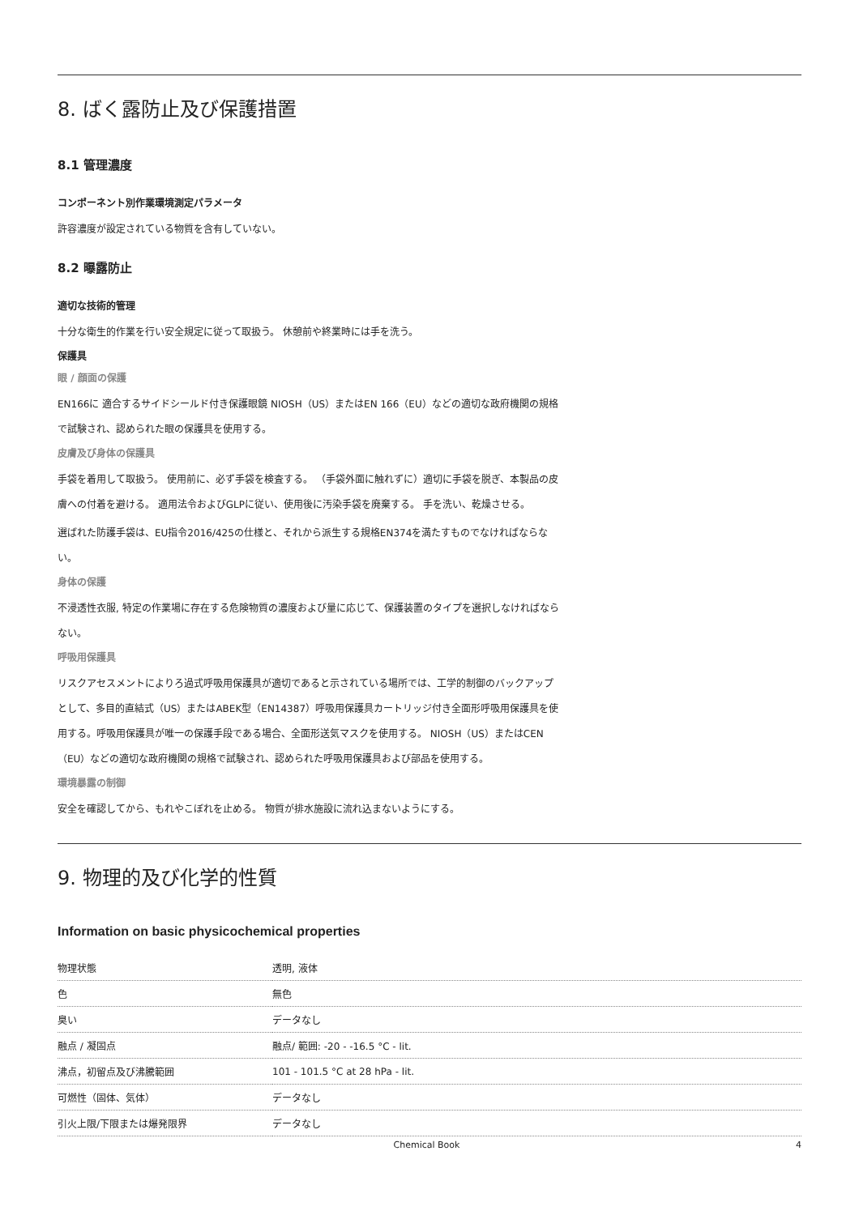8. ばく露防止及び保護措置
8.1 管理濃度
コンポーネント別作業環境測定パラメータ
許容濃度が設定されている物質を含有していない。
8.2 曝露防止
適切な技術的管理
十分な衛生的作業を行い安全規定に従って取扱う。 休憩前や終業時には手を洗う。
保護具
眼 / 顔面の保護
EN166に 適合するサイドシールド付き保護眼鏡 NIOSH（US）またはEN 166（EU）などの適切な政府機関の規格で試験され、認められた眼の保護具を使用する。
皮膚及び身体の保護具
手袋を着用して取扱う。 使用前に、必ず手袋を検査する。 （手袋外面に触れずに）適切に手袋を脱ぎ、本製品の皮膚への付着を避ける。 適用法令およびGLPに従い、使用後に汚染手袋を廃棄する。 手を洗い、乾燥させる。
選ばれた防護手袋は、EU指令2016/425の仕様と、それから派生する規格EN374を満たすものでなければならない。
身体の保護
不浸透性衣服, 特定の作業場に存在する危険物質の濃度および量に応じて、保護装置のタイプを選択しなければならない。
呼吸用保護具
リスクアセスメントによりろ過式呼吸用保護具が適切であると示されている場所では、工学的制御のバックアップとして、多目的直結式（US）またはABEK型（EN14387）呼吸用保護具カートリッジ付き全面形呼吸用保護具を使用する。呼吸用保護具が唯一の保護手段である場合、全面形送気マスクを使用する。 NIOSH（US）またはCEN（EU）などの適切な政府機関の規格で試験され、認められた呼吸用保護具および部品を使用する。
環境暴露の制御
安全を確認してから、もれやこぼれを止める。 物質が排水施設に流れ込まないようにする。
9. 物理的及び化学的性質
Information on basic physicochemical properties
| 物理状態 | 透明, 液体 |
| 色 | 無色 |
| 臭い | データなし |
| 融点 / 凝固点 | 融点/ 範囲: -20 - -16.5 °C - lit. |
| 沸点，初留点及び沸騰範囲 | 101 - 101.5 °C at 28 hPa - lit. |
| 可燃性（固体、気体） | データなし |
| 引火上限/下限または爆発限界 | データなし |
Chemical Book 4